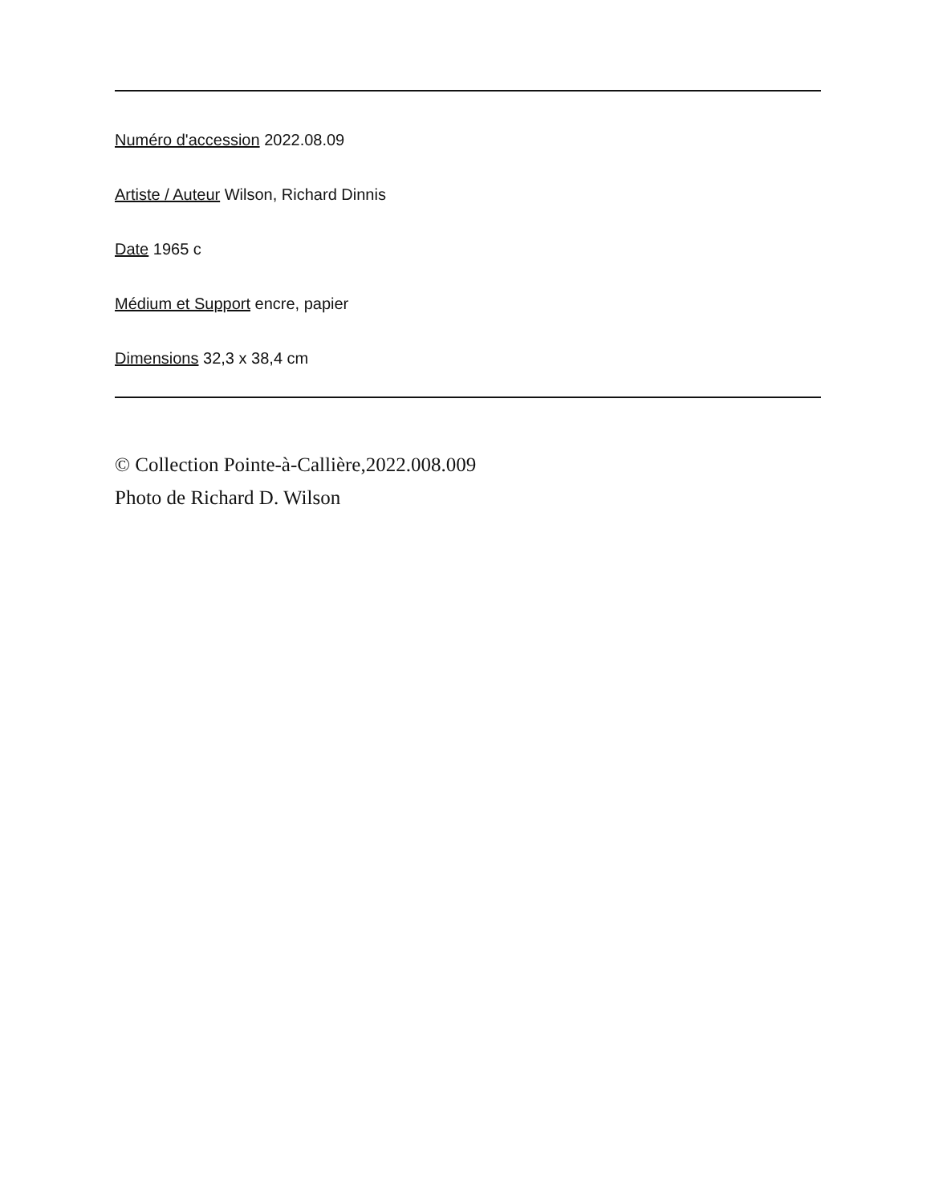Numéro d'accession 2022.08.09
Artiste / Auteur Wilson, Richard Dinnis
Date 1965 c
Médium et Support encre, papier
Dimensions 32,3 x 38,4 cm
© Collection Pointe-à-Callière,2022.008.009
Photo de Richard D. Wilson